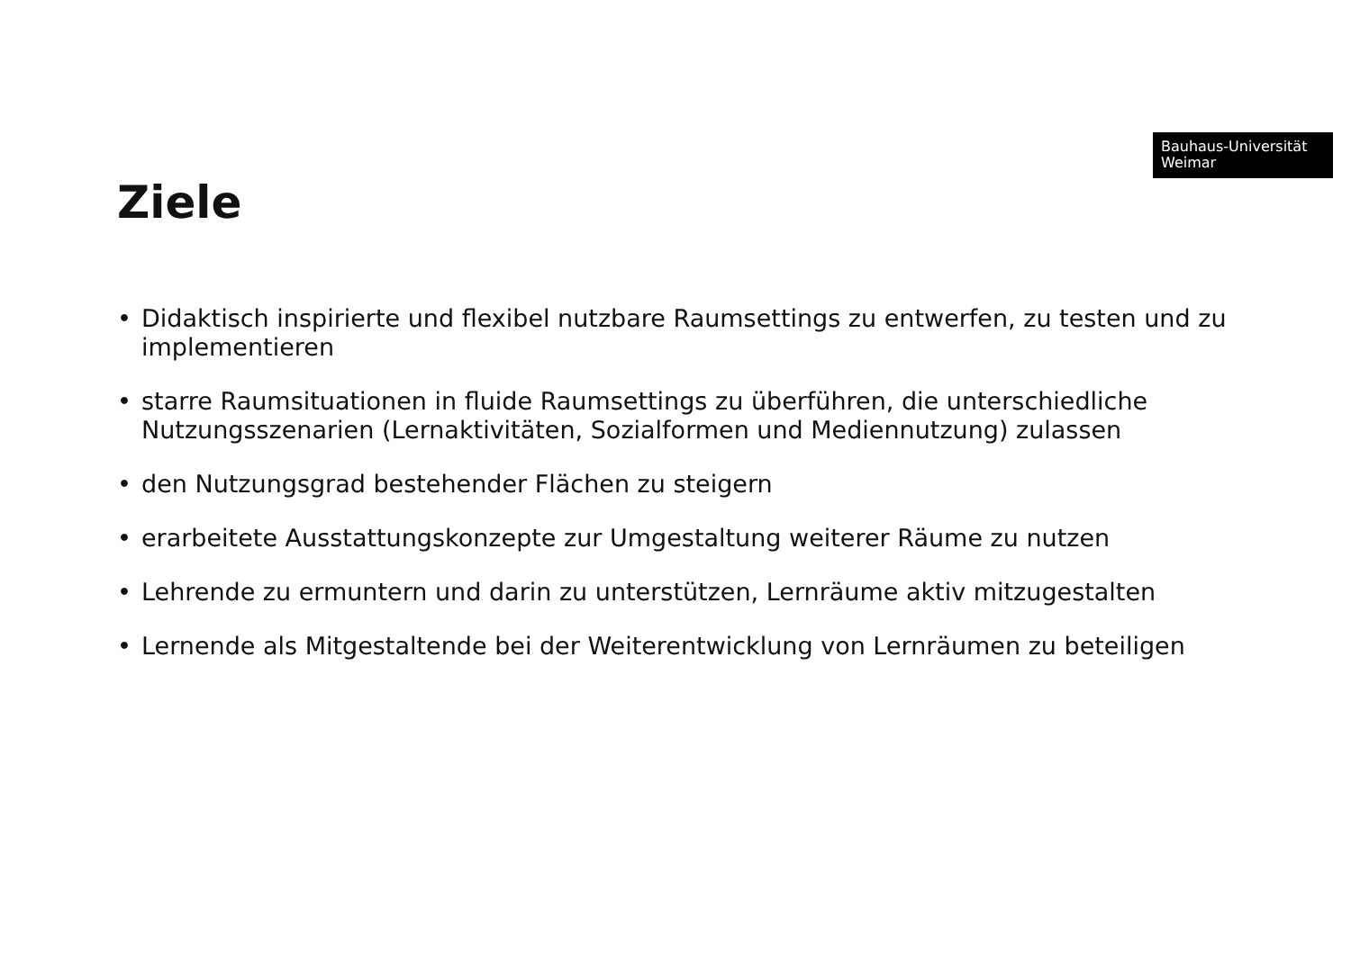Bauhaus-Universität
Weimar
Ziele
• Didaktisch inspirierte und flexibel nutzbare Raumsettings zu entwerfen, zu testen und zu implementieren
• starre Raumsituationen in fluide Raumsettings zu überführen, die unterschiedliche Nutzungsszenarien (Lernaktivitäten, Sozialformen und Mediennutzung) zulassen
• den Nutzungsgrad bestehender Flächen zu steigern
• erarbeitete Ausstattungskonzepte zur Umgestaltung weiterer Räume zu nutzen
• Lehrende zu ermuntern und darin zu unterstützen, Lernräume aktiv mitzugestalten
• Lernende als Mitgestaltende bei der Weiterentwicklung von Lernräumen zu beteiligen